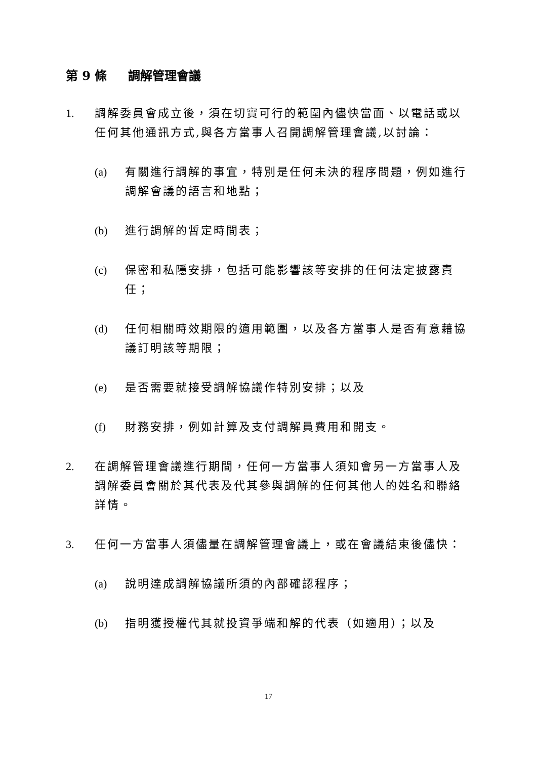第 9 條 調解管理會議
1. 調解委員會成立後，須在切實可行的範圍內儘快當面、以電話或以任何其他通訊方式,與各方當事人召開調解管理會議,以討論：
(a) 有關進行調解的事宜，特別是任何未決的程序問題，例如進行調解會議的語言和地點；
(b) 進行調解的暫定時間表；
(c) 保密和私隱安排，包括可能影響該等安排的任何法定披露責任；
(d) 任何相關時效期限的適用範圍，以及各方當事人是否有意藉協議訂明該等期限；
(e) 是否需要就接受調解協議作特別安排；以及
(f) 財務安排，例如計算及支付調解員費用和開支。
2. 在調解管理會議進行期間，任何一方當事人須知會另一方當事人及調解委員會關於其代表及代其參與調解的任何其他人的姓名和聯絡詳情。
3. 任何一方當事人須儘量在調解管理會議上，或在會議結束後儘快：
(a) 說明達成調解協議所須的內部確認程序；
(b) 指明獲授權代其就投資爭端和解的代表（如適用）；以及
17